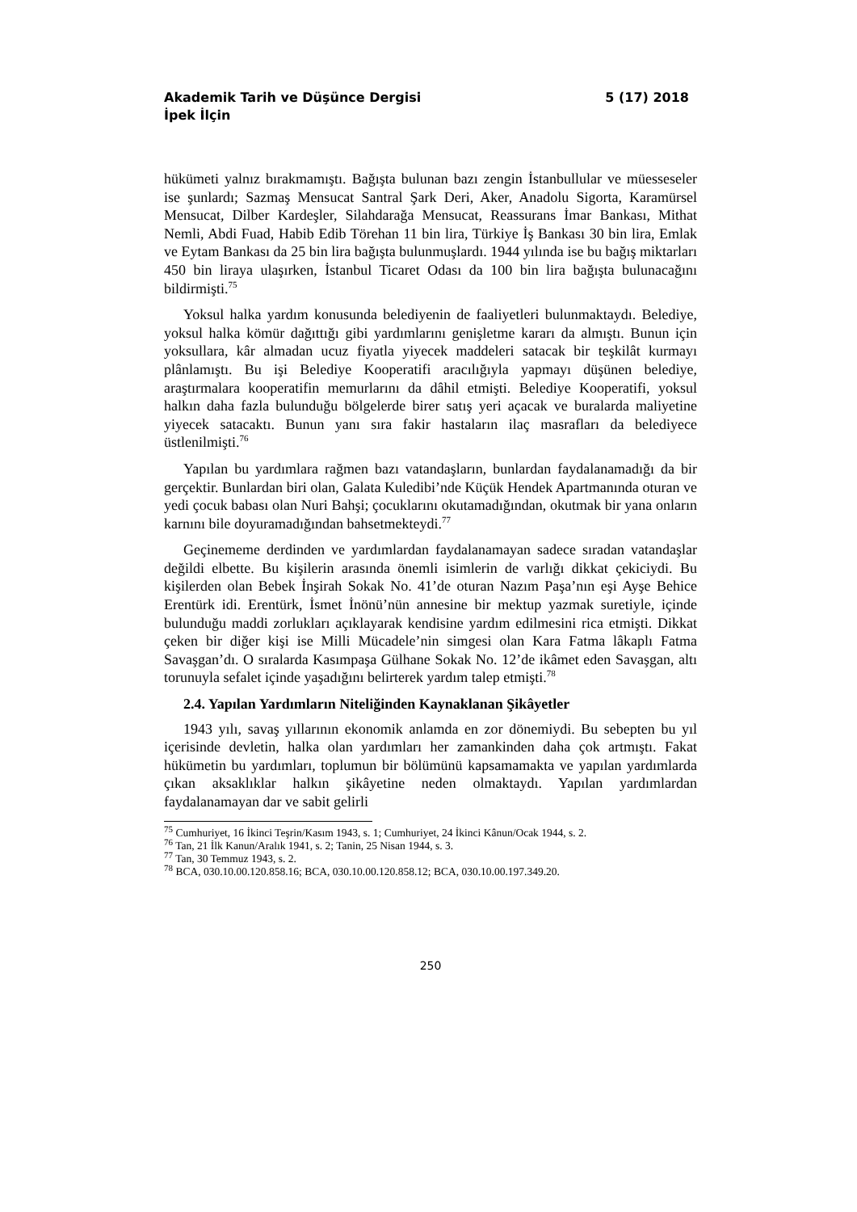Akademik Tarih ve Düşünce Dergisi 5 (17) 2018
İpek İlçin
hükümeti yalnız bırakmamıştı. Bağışta bulunan bazı zengin İstanbullular ve müesseseler ise şunlardı; Sazmaş Mensucat Santral Şark Deri, Aker, Anadolu Sigorta, Karamürsel Mensucat, Dilber Kardeşler, Silahdarağa Mensucat, Reassurans İmar Bankası, Mithat Nemli, Abdi Fuad, Habib Edib Törehan 11 bin lira, Türkiye İş Bankası 30 bin lira, Emlak ve Eytam Bankası da 25 bin lira bağışta bulunmuşlardı. 1944 yılında ise bu bağış miktarları 450 bin liraya ulaşırken, İstanbul Ticaret Odası da 100 bin lira bağışta bulunacağını bildirmişti.<sup>75</sup>
Yoksul halka yardım konusunda belediyenin de faaliyetleri bulunmaktaydı. Belediye, yoksul halka kömür dağıttığı gibi yardımlarını genişletme kararı da almıştı. Bunun için yoksullara, kâr almadan ucuz fiyatla yiyecek maddeleri satacak bir teşkilât kurmayı plânlamıştı. Bu işi Belediye Kooperatifi aracılığıyla yapmayı düşünen belediye, araştırmalara kooperatifin memurlarını da dâhil etmişti. Belediye Kooperatifi, yoksul halkın daha fazla bulunduğu bölgelerde birer satış yeri açacak ve buralarda maliyetine yiyecek satacaktı. Bunun yanı sıra fakir hastaların ilaç masrafları da belediyece üstlenilmişti.<sup>76</sup>
Yapılan bu yardımlara rağmen bazı vatandaşların, bunlardan faydalanamadığı da bir gerçektir. Bunlardan biri olan, Galata Kuledibi’nde Küçük Hendek Apartmanında oturan ve yedi çocuk babası olan Nuri Bahşi; çocuklarını okutamadığından, okutmak bir yana onların karnını bile doyuramadığından bahsetmekteydi.<sup>77</sup>
Geçinememe derdinden ve yardımlardan faydalanamayan sadece sıradan vatandaşlar değildi elbette. Bu kişilerin arasında önemli isimlerin de varlığı dikkat çekiciydi. Bu kişilerden olan Bebek İnşirah Sokak No. 41’de oturan Nazım Paşa’nın eşi Ayşe Behice Erentürk idi. Erentürk, İsmet İnönü’nün annesine bir mektup yazmak suretiyle, içinde bulunduğu maddi zorlukları açıklayarak kendisine yardım edilmesini rica etmişti. Dikkat çeken bir diğer kişi ise Milli Mücadele’nin simgesi olan Kara Fatma lâkaplı Fatma Savaşgan’dı. O sıralarda Kasımpaşa Gülhane Sokak No. 12’de ikâmet eden Savaşgan, altı torunuyla sefalet içinde yaşadığını belirterek yardım talep etmişti.<sup>78</sup>
2.4. Yapılan Yardımların Niteliğinden Kaynaklanan Şikâyetler
1943 yılı, savaş yıllarının ekonomik anlamda en zor dönemiydi. Bu sebepten bu yıl içerisinde devletin, halka olan yardımları her zamankinden daha çok artmıştı. Fakat hükümetin bu yardımları, toplumun bir bölümünü kapsamamakta ve yapılan yardımlarda çıkan aksaklıklar halkın şikâyetine neden olmaktaydı. Yapılan yardımlardan faydalanamayan dar ve sabit gelirli
<sup>75</sup> Cumhuriyet, 16 İkinci Teşrin/Kasım 1943, s. 1; Cumhuriyet, 24 İkinci Kânun/Ocak 1944, s. 2.
<sup>76</sup> Tan, 21 İlk Kanun/Aralık 1941, s. 2; Tanin, 25 Nisan 1944, s. 3.
<sup>77</sup> Tan, 30 Temmuz 1943, s. 2.
<sup>78</sup> BCA, 030.10.00.120.858.16; BCA, 030.10.00.120.858.12; BCA, 030.10.00.197.349.20.
250